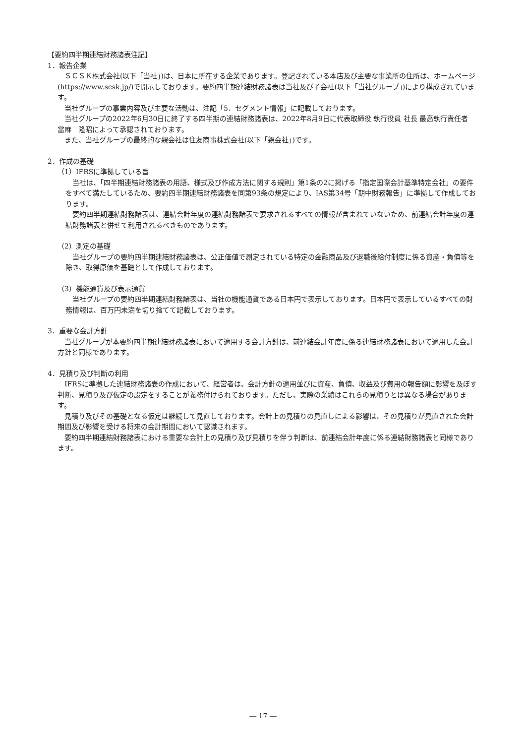【要約四半期連結財務諸表注記】
1．報告企業
　ＳＣＳＫ株式会社(以下「当社」)は、日本に所在する企業であります。登記されている本店及び主要な事業所の住所は、ホームページ(https://www.scsk.jp/)で開示しております。要約四半期連結財務諸表は当社及び子会社(以下「当社グループ」)により構成されています。
　当社グループの事業内容及び主要な活動は、注記「5．セグメント情報」に記載しております。
　当社グループの2022年6月30日に終了する四半期の連結財務諸表は、2022年8月9日に代表取締役 執行役員 社長 最高執行責任者　當麻　隆昭によって承認されております。
　また、当社グループの最終的な親会社は住友商事株式会社(以下「親会社」)です。
2．作成の基礎
（1）IFRSに準拠している旨
　当社は、「四半期連結財務諸表の用語、様式及び作成方法に関する規則」第1条の2に掲げる「指定国際会計基準特定会社」の要件をすべて満たしているため、要約四半期連結財務諸表を同第93条の規定により、IAS第34号「期中財務報告」に準拠して作成しております。
　要約四半期連結財務諸表は、連結会計年度の連結財務諸表で要求されるすべての情報が含まれていないため、前連結会計年度の連結財務諸表と併せて利用されるべきものであります。
（2）測定の基礎
　当社グループの要約四半期連結財務諸表は、公正価値で測定されている特定の金融商品及び退職後給付制度に係る資産・負債等を除き、取得原価を基礎として作成しております。
（3）機能通貨及び表示通貨
　当社グループの要約四半期連結財務諸表は、当社の機能通貨である日本円で表示しております。日本円で表示しているすべての財務情報は、百万円未満を切り捨てて記載しております。
3．重要な会計方針
　当社グループが本要約四半期連結財務諸表において適用する会計方針は、前連結会計年度に係る連結財務諸表において適用した会計方針と同様であります。
4．見積り及び判断の利用
　IFRSに準拠した連結財務諸表の作成において、経営者は、会計方針の適用並びに資産、負債、収益及び費用の報告額に影響を及ぼす判断、見積り及び仮定の設定をすることが義務付けられております。ただし、実際の業績はこれらの見積りとは異なる場合があります。
　見積り及びその基礎となる仮定は継続して見直しております。会計上の見積りの見直しによる影響は、その見積りが見直された会計期間及び影響を受ける将来の会計期間において認識されます。
　要約四半期連結財務諸表における重要な会計上の見積り及び見積りを伴う判断は、前連結会計年度に係る連結財務諸表と同様であります。
― 17 ―